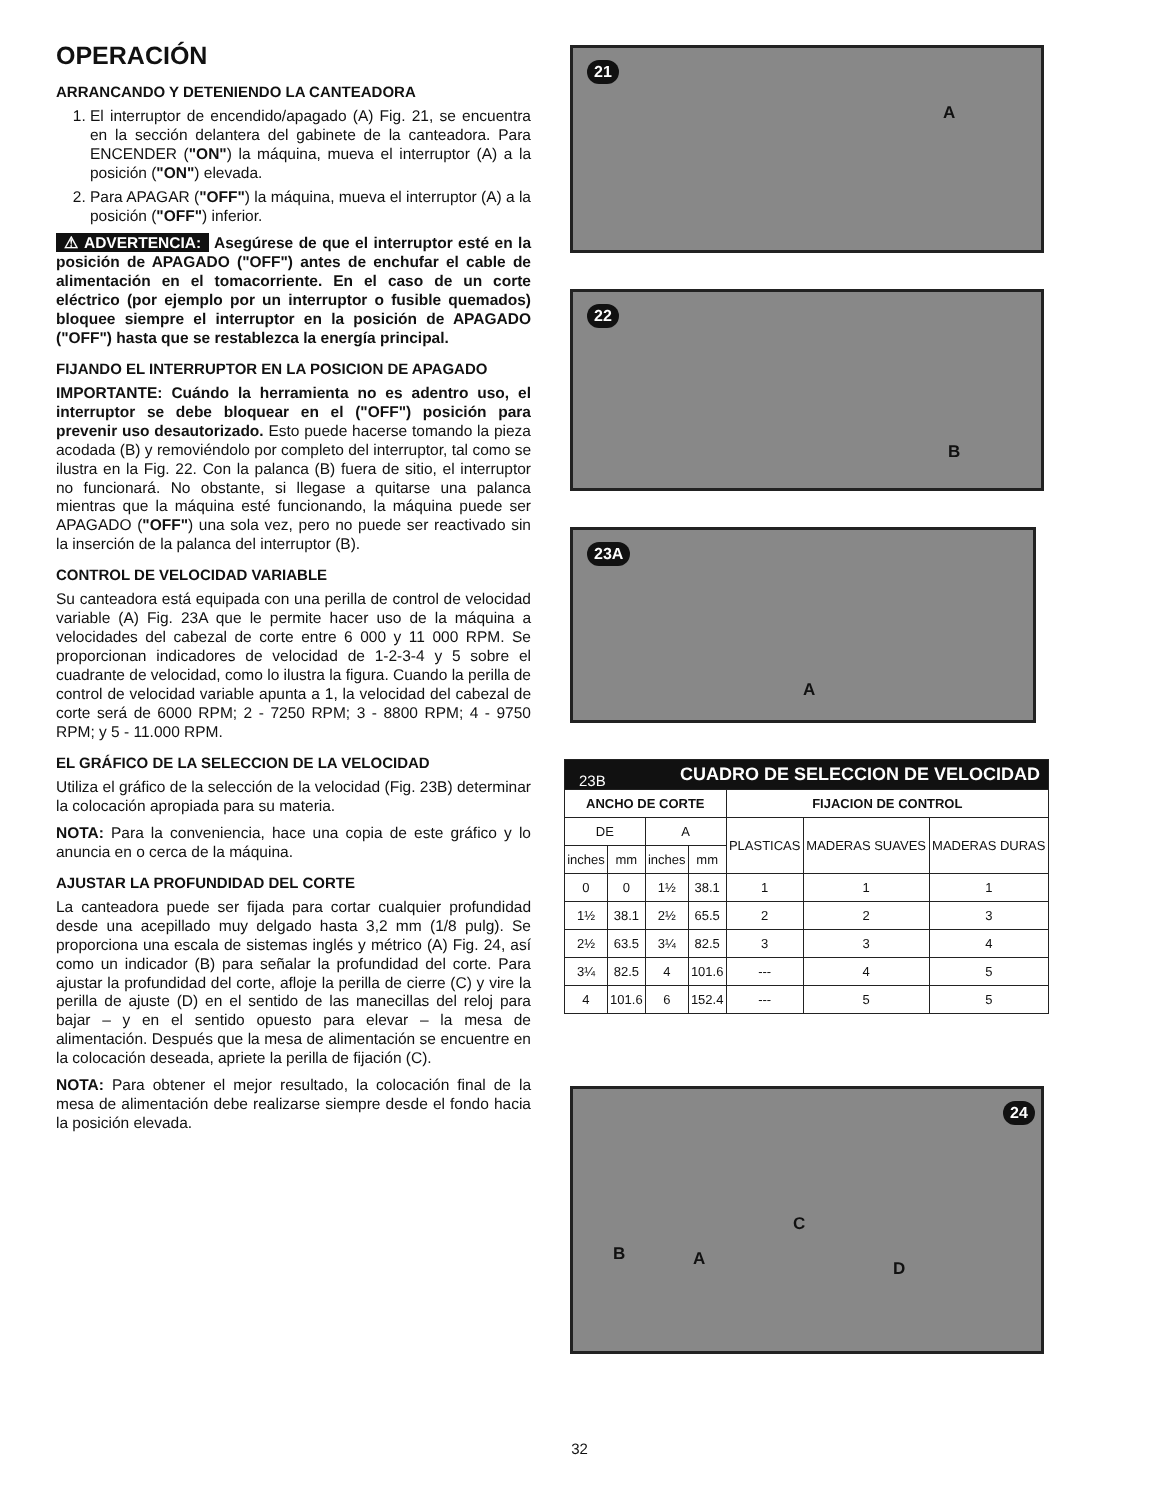OPERACIÓN
ARRANCANDO Y DETENIENDO LA CANTEADORA
1. El interruptor de encendido/apagado (A) Fig. 21, se encuentra en la sección delantera del gabinete de la canteadora. Para ENCENDER ("ON") la máquina, mueva el interruptor (A) a la posición ("ON") elevada.
2. Para APAGAR ("OFF") la máquina, mueva el interruptor (A) a la posición ("OFF") inferior.
⚠ ADVERTENCIA: Asegúrese de que el interruptor esté en la posición de APAGADO ("OFF") antes de enchufar el cable de alimentación en el tomacorriente. En el caso de un corte eléctrico (por ejemplo por un interruptor o fusible quemados) bloquee siempre el interruptor en la posición de APAGADO ("OFF") hasta que se restablezca la energía principal.
FIJANDO EL INTERRUPTOR EN LA POSICION DE APAGADO
IMPORTANTE: Cuándo la herramienta no es adentro uso, el interruptor se debe bloquear en el ("OFF") posición para prevenir uso desautorizado. Esto puede hacerse tomando la pieza acodada (B) y removiéndolo por completo del interruptor, tal como se ilustra en la Fig. 22. Con la palanca (B) fuera de sitio, el interruptor no funcionará. No obstante, si llegase a quitarse una palanca mientras que la máquina esté funcionando, la máquina puede ser APAGADO ("OFF") una sola vez, pero no puede ser reactivado sin la inserción de la palanca del interruptor (B).
CONTROL DE VELOCIDAD VARIABLE
Su canteadora está equipada con una perilla de control de velocidad variable (A) Fig. 23A que le permite hacer uso de la máquina a velocidades del cabezal de corte entre 6 000 y 11 000 RPM. Se proporcionan indicadores de velocidad de 1-2-3-4 y 5 sobre el cuadrante de velocidad, como lo ilustra la figura. Cuando la perilla de control de velocidad variable apunta a 1, la velocidad del cabezal de corte será de 6000 RPM; 2 - 7250 RPM; 3 - 8800 RPM; 4 - 9750 RPM; y 5 - 11.000 RPM.
EL GRÁFICO DE LA SELECCION DE LA VELOCIDAD
Utiliza el gráfico de la selección de la velocidad (Fig. 23B) determinar la colocación apropiada para su materia.
NOTA: Para la conveniencia, hace una copia de este gráfico y lo anuncia en o cerca de la máquina.
AJUSTAR LA PROFUNDIDAD DEL CORTE
La canteadora puede ser fijada para cortar cualquier profundidad desde una acepillado muy delgado hasta 3,2 mm (1/8 pulg). Se proporciona una escala de sistemas inglés y métrico (A) Fig. 24, así como un indicador (B) para señalar la profundidad del corte. Para ajustar la profundidad del corte, afloje la perilla de cierre (C) y vire la perilla de ajuste (D) en el sentido de las manecillas del reloj para bajar – y en el sentido opuesto para elevar – la mesa de alimentación. Después que la mesa de alimentación se encuentre en la colocación deseada, apriete la perilla de fijación (C).
NOTA: Para obtener el mejor resultado, la colocación final de la mesa de alimentación debe realizarse siempre desde el fondo hacia la posición elevada.
21
A
22
B
23A
A
| CUADRO DE SELECCION DE VELOCIDAD 23B | | | | | | |
| ANCHO DE CORTE | | | | FIJACION DE CONTROL | | |
| DE | | A | | PLASTICAS | MADERAS SUAVES | MADERAS DURAS |
| inches | mm | inches | mm | | | |
| 0 | 0 | 1½ | 38.1 | 1 | 1 | 1 |
| 1½ | 38.1 | 2½ | 65.5 | 2 | 2 | 3 |
| 2½ | 63.5 | 3¼ | 82.5 | 3 | 3 | 4 |
| 3¼ | 82.5 | 4 | 101.6 | --- | 4 | 5 |
| 4 | 101.6 | 6 | 152.4 | --- | 5 | 5 |
24
C
B A D
32